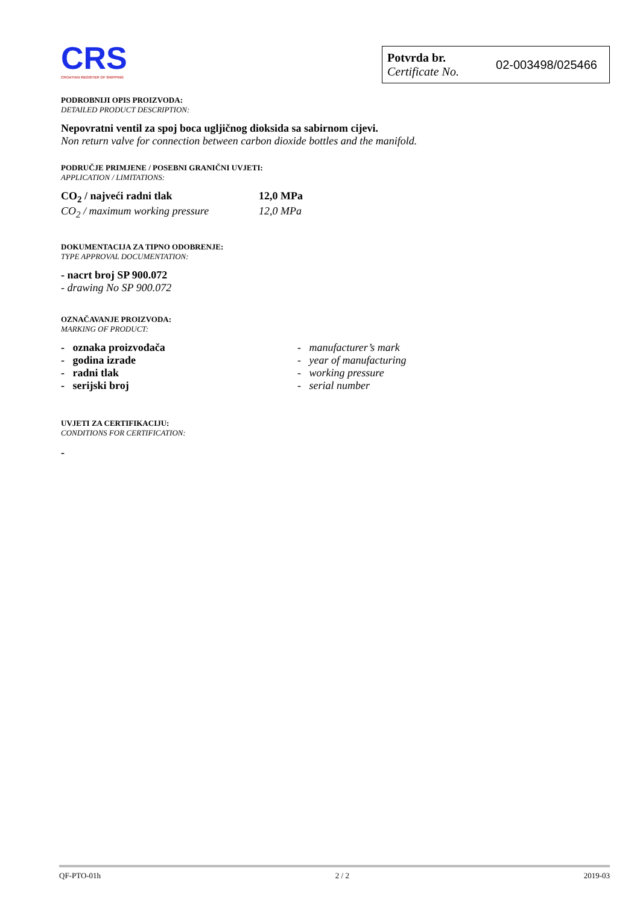CRS
CROATIAN REGISTER OF SHIPPING
Potvrda br.
Certificate No.
02-003498/025466
PODROBNIJI OPIS PROIZVODA:
DETAILED PRODUCT DESCRIPTION:
Nepovratni ventil za spoj boca ugljičnog dioksida sa sabirnom cijevi.
Non return valve for connection between carbon dioxide bottles and the manifold.
PODRUČJE PRIMJENE / POSEBNI GRANIČNI UVJETI:
APPLICATION / LIMITATIONS:
CO<sub>2</sub> / najveći radni tlak 12,0 MPa
CO<sub>2</sub> / maximum working pressure 12,0 MPa
DOKUMENTACIJA ZA TIPNO ODOBRENJE:
TYPE APPROVAL DOCUMENTATION:
- nacrt broj SP 900.072
- drawing No SP 900.072
OZNAČAVANJE PROIZVODA:
MARKING OF PRODUCT:
- oznaka proizvođača
- godina izrade
- radni tlak
- serijski broj
- manufacturer’s mark
- year of manufacturing
- working pressure
- serial number
UVJETI ZA CERTIFIKACIJU:
CONDITIONS FOR CERTIFICATION:
-
QF-PTO-01h 2 / 2 2019-03